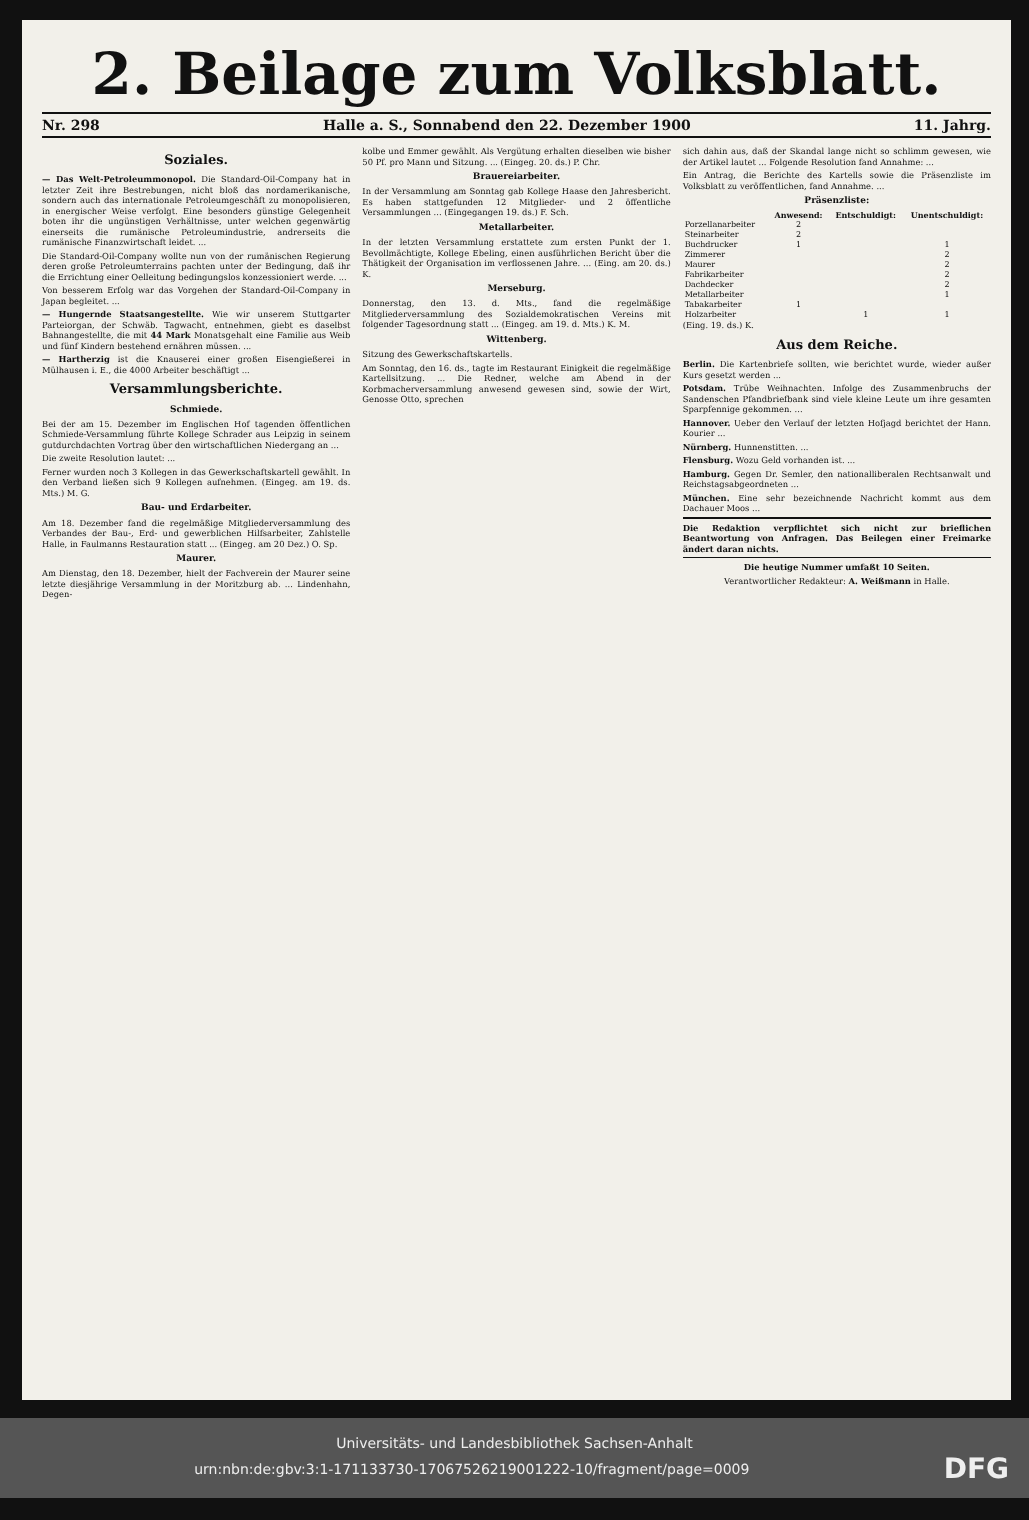2. Beilage zum Volksblatt.
Nr. 298 Halle a. S., Sonnabend den 22. Dezember 1900 11. Jahrg.
Soziales.
— Das Welt-Petroleummonopol. Die Standard-Oil-Company hat in letzter Zeit ihre Bestrebungen, nicht bloß das nordamerikanische, sondern auch das internationale Petroleumgeschäft zu monopolisieren, in energischer Weise verfolgt. Eine besonders günstige Gelegenheit boten ihr die ungünstigen Verhältnisse, unter welchen gegenwärtig einerseits die rumänische Petroleumindustrie, andrerseits die rumänische Finanzwirtschaft leidet. ...
Die Standard-Oil-Company wollte nun von der rumänischen Regierung deren große Petroleumterrains pachten unter der Bedingung, daß ihr die Errichtung einer Oelleitung bedingungslos konzessioniert werde. ...
Von besserem Erfolg war das Vorgehen der Standard-Oil-Company in Japan begleitet. ...
— Hungernde Staatsangestellte. Wie wir unserem Stuttgarter Parteiorgan, der Schwäb. Tagwacht, entnehmen, giebt es daselbst Bahnangestellte, die mit 44 Mark Monatsgehalt eine Familie aus Weib und fünf Kindern bestehend ernähren müssen. ...
— Hartherzig ist die Knauserei einer großen Eisengießerei in Mülhausen i. E., die 4000 Arbeiter beschäftigt ...
Versammlungsberichte.
Schmiede.
Bei der am 15. Dezember im Englischen Hof tagenden öffentlichen Schmiede-Versammlung führte Kollege Schrader aus Leipzig in seinem gutdurchdachten Vortrag über den wirtschaftlichen Niedergang an ...
Die zweite Resolution lautet: ...
Ferner wurden noch 3 Kollegen in das Gewerkschaftskartell gewählt. In den Verband ließen sich 9 Kollegen aufnehmen. (Eingeg. am 19. ds. Mts.) M. G.
Bau- und Erdarbeiter.
Am 18. Dezember fand die regelmäßige Mitgliederversammlung des Verbandes der Bau-, Erd- und gewerblichen Hilfsarbeiter, Zahlstelle Halle, in Faulmanns Restauration statt ... (Eingeg. am 20 Dez.) O. Sp.
Maurer.
Am Dienstag, den 18. Dezember, hielt der Fachverein der Maurer seine letzte diesjährige Versammlung in der Moritzburg ab. ... Lindenhahn, Degen-
kolbe und Emmer gewählt. Als Vergütung erhalten dieselben wie bisher 50 Pf. pro Mann und Sitzung. ... (Eingeg. 20. ds.) P. Chr.
Brauereiarbeiter.
In der Versammlung am Sonntag gab Kollege Haase den Jahresbericht. Es haben stattgefunden 12 Mitglieder- und 2 öffentliche Versammlungen ... (Eingegangen 19. ds.) F. Sch.
Metallarbeiter.
In der letzten Versammlung erstattete zum ersten Punkt der 1. Bevollmächtigte, Kollege Ebeling, einen ausführlichen Bericht über die Thätigkeit der Organisation im verflossenen Jahre. ... (Eing. am 20. ds.) K.
Merseburg.
Donnerstag, den 13. d. Mts., fand die regelmäßige Mitgliederversammlung des Sozialdemokratischen Vereins mit folgender Tagesordnung statt ... (Eingeg. am 19. d. Mts.) K. M.
Wittenberg.
Sitzung des Gewerkschaftskartells.
Am Sonntag, den 16. ds., tagte im Restaurant Einigkeit die regelmäßige Kartellsitzung. ... Die Redner, welche am Abend in der Korbmacherversammlung anwesend gewesen sind, sowie der Wirt, Genosse Otto, sprechen
sich dahin aus, daß der Skandal lange nicht so schlimm gewesen, wie der Artikel lautet ... Folgende Resolution fand Annahme: ...
Ein Antrag, die Berichte des Kartells sowie die Präsenzliste im Volksblatt zu veröffentlichen, fand Annahme. ...
Präsenzliste:
| | Anwesend: | Entschuldigt: | Unentschuldigt: |
| --- | --- | --- | --- |
| Porzellanarbeiter | 2 | | |
| Steinarbeiter | 2 | | |
| Buchdrucker | 1 | | 1 |
| Zimmerer | | | 2 |
| Maurer | | | 2 |
| Fabrikarbeiter | | | 2 |
| Dachdecker | | | 2 |
| Metallarbeiter | | | 1 |
| Tabakarbeiter | 1 | | |
| Holzarbeiter | | 1 | 1 |
(Eing. 19. ds.) K.
Aus dem Reiche.
Berlin. Die Kartenbriefe sollten, wie berichtet wurde, wieder außer Kurs gesetzt werden ...
Potsdam. Trübe Weihnachten. Infolge des Zusammenbruchs der Sandenschen Pfandbriefbank sind viele kleine Leute um ihre gesamten Sparpfennige gekommen. ...
Hannover. Ueber den Verlauf der letzten Hofjagd berichtet der Hann. Kourier ...
Nürnberg. Hunnenstitten. ...
Flensburg. Wozu Geld vorhanden ist. ...
Hamburg. Gegen Dr. Semler, den nationalliberalen Rechtsanwalt und Reichstagsabgeordneten ...
München. Eine sehr bezeichnende Nachricht kommt aus dem Dachauer Moos ...
Die Redaktion verpflichtet sich nicht zur brieflichen Beantwortung von Anfragen. Das Beilegen einer Freimarke ändert daran nichts.
Die heutige Nummer umfaßt 10 Seiten.
Verantwortlicher Redakteur: A. Weißmann in Halle.
Universitäts- und Landesbibliothek Sachsen-Anhalt
urn:nbn:de:gbv:3:1-171133730-17067526219001222-10/fragment/page=0009 DFG